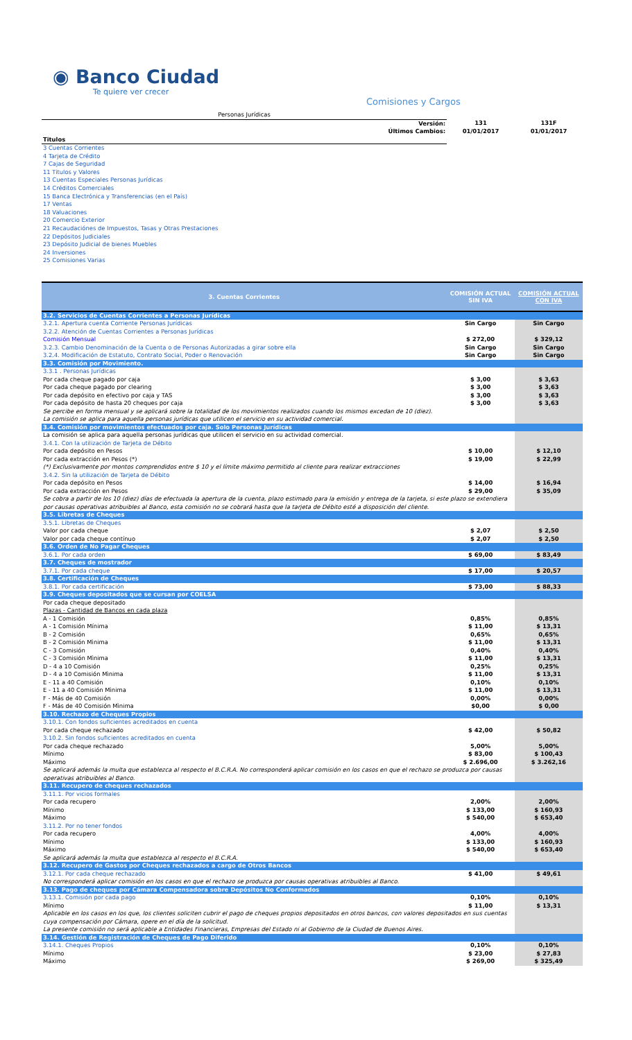◉ Banco Ciudad
Te quiere ver crecer
Comisiones y Cargos
| Personas Jurídicas | | |
| Versión: | 131 | 131F |
| Últimos Cambios: | 01/01/2017 | 01/01/2017 |
| Titulos | | |
3 Cuentas Corrientes
4 Tarjeta de Crédito
7 Cajas de Seguridad
11 Titulos y Valores
13 Cuentas Especiales Personas Jurídicas
14 Créditos Comerciales
15 Banca Electrónica y Transferencias (en el País)
17 Ventas
18 Valuaciones
20 Comercio Exterior
21 Recaudaciónes de Impuestos, Tasas y Otras Prestaciones
22 Depósitos Judiciales
23 Depósito Judicial de bienes Muebles
24 Inversiones
25 Comisiones Varias
| 3. Cuentas Corrientes | COMISIÓN ACTUAL SIN IVA | COMISIÓN ACTUAL CON IVA |
| --- | --- | --- |
| 3.2. Servicios de Cuentas Corrientes a Personas Jurídicas | | |
| 3.2.1. Apertura cuenta Corriente Personas Jurídicas | Sin Cargo | Sin Cargo |
| 3.2.2. Atención de Cuentas Corrientes a Personas Jurídicas | | |
| Comisión Mensual | $ 272,00 | $ 329,12 |
| 3.2.3. Cambio Denominación de la Cuenta o de Personas Autorizadas a girar sobre ella | Sin Cargo | Sin Cargo |
| 3.2.4. Modificación de Estatuto, Contrato Social, Poder o Renovación | Sin Cargo | Sin Cargo |
| 3.3. Comisión por Movimiento. | | |
| 3.3.1 . Personas Jurídicas | | |
| Por cada cheque pagado por caja | $ 3,00 | $ 3,63 |
| Por cada cheque pagado por clearing | $ 3,00 | $ 3,63 |
| Por cada depósito en efectivo por caja y TAS | $ 3,00 | $ 3,63 |
| Por cada depósito de hasta 20 cheques por caja | $ 3,00 | $ 3,63 |
| Se percibe en forma mensual y se aplicará sobre la totalidad de los movimientos realizados cuando los mismos excedan de 10 (diez). | | |
| La comisión se aplica para aquella personas jurídicas que utilicen el servicio en su actividad comercial. | | |
| 3.4. Comisión por movimientos efectuados por caja. Solo Personas Jurídicas | | |
| La comisión se aplica para aquella personas jurídicas que utilicen el servicio en su actividad comercial. | | |
| 3.4.1. Con la utilización de Tarjeta de Débito | | |
| Por cada depósito en Pesos | $ 10,00 | $ 12,10 |
| Por cada extracción en Pesos (*) | $ 19,00 | $ 22,99 |
| (*) Exclusivamente por montos comprendidos entre $ 10 y el límite máximo permitido al cliente para realizar extracciones | | |
| 3.4.2. Sin la utilización de Tarjeta de Débito | | |
| Por cada depósito en Pesos | $ 14,00 | $ 16,94 |
| Por cada extracción en Pesos | $ 29,00 | $ 35,09 |
| Se cobra a partir de los 10 (diez) días de efectuada la apertura de la cuenta, plazo estimado para la emisión y entrega de la tarjeta, si este plazo se extendiera por causas operativas atribuibles al Banco, esta comisión no se cobrará hasta que la tarjeta de Débito esté a disposición del cliente. | | |
| 3.5. Libretas de Cheques | | |
| 3.5.1. Libretas de Cheques | | |
| Valor por cada cheque | $ 2,07 | $ 2,50 |
| Valor por cada cheque contínuo | $ 2,07 | $ 2,50 |
| 3.6. Orden de No Pagar Cheques | | |
| 3.6.1. Por cada orden | $ 69,00 | $ 83,49 |
| 3.7. Cheques de mostrador | | |
| 3.7.1. Por cada cheque | $ 17,00 | $ 20,57 |
| 3.8. Certificación de Cheques | | |
| 3.8.1. Por cada certificación | $ 73,00 | $ 88,33 |
| 3.9. Cheques depositados que se cursan por COELSA | | |
| Por cada cheque depositado | | |
| Plazas - Cantidad de Bancos en cada plaza | | |
| A - 1 Comisión | 0,85% | 0,85% |
| A - 1 Comisión Mínima | $ 11,00 | $ 13,31 |
| B - 2 Comisión | 0,65% | 0,65% |
| B - 2 Comisión Mìnima | $ 11,00 | $ 13,31 |
| C - 3 Comisión | 0,40% | 0,40% |
| C - 3 Comisión Mìnima | $ 11,00 | $ 13,31 |
| D - 4 a 10 Comisión | 0,25% | 0,25% |
| D - 4 a 10 Comisión Mìnima | $ 11,00 | $ 13,31 |
| E - 11 a 40 Comisión | 0,10% | 0,10% |
| E - 11 a 40 Comisión Mìnima | $ 11,00 | $ 13,31 |
| F - Más de 40 Comisión | 0,00% | 0,00% |
| F - Más de 40 Comisión Mìnima | $0,00 | $ 0,00 |
| 3.10. Rechazo de Cheques Propios | | |
| 3.10.1. Con fondos suficientes acreditados en cuenta | | |
| Por cada cheque rechazado | $ 42,00 | $ 50,82 |
| 3.10.2. Sin fondos suficientes acreditados en cuenta | | |
| Por cada cheque rechazado | 5,00% | 5,00% |
| Mínimo | $ 83,00 | $ 100,43 |
| Máximo | $ 2.696,00 | $ 3.262,16 |
| Se aplicará además la multa que establezca al respecto el B.C.R.A. No corresponderá aplicar comisión en los casos en que el rechazo se produzca por causas operativas atribuibles al Banco. | | |
| 3.11. Recupero de cheques rechazados | | |
| 3.11.1. Por vicios formales | | |
| Por cada recupero | 2,00% | 2,00% |
| Mínimo | $ 133,00 | $ 160,93 |
| Máximo | $ 540,00 | $ 653,40 |
| 3.11.2. Por no tener fondos | | |
| Por cada recupero | 4,00% | 4,00% |
| Mínimo | $ 133,00 | $ 160,93 |
| Máximo | $ 540,00 | $ 653,40 |
| Se aplicará además la multa que establezca al respecto el B.C.R.A. | | |
| 3.12. Recupero de Gastos por Cheques rechazados a cargo de Otros Bancos | | |
| 3.12.1. Por cada cheque rechazado | $ 41,00 | $ 49,61 |
| No corresponderá aplicar comisión en los casos en que el rechazo se produzca por causas operativas atribuibles al Banco. | | |
| 3.13. Pago de cheques por Cámara Compensadora sobre Depósitos No Conformados | | |
| 3.13.1. Comisión por cada pago | 0,10% | 0,10% |
| Mínimo | $ 11,00 | $ 13,31 |
| Aplicable en los casos en los que, los clientes soliciten cubrir el pago de cheques propios depositados en otros bancos, con valores depositados en sus cuentas cuya compensación por Cámara, opere en el día de la solicitud. | | |
| La presente comisión no será aplicable a Entidades Financieras, Empresas del Estado ni al Gobierno de la Ciudad de Buenos Aires. | | |
| 3.14. Gestión de Registración de Cheques de Pago Diferido | | |
| 3.14.1. Cheques Propios | 0,10% | 0,10% |
| Mínimo | $ 23,00 | $ 27,83 |
| Máximo | $ 269,00 | $ 325,49 |